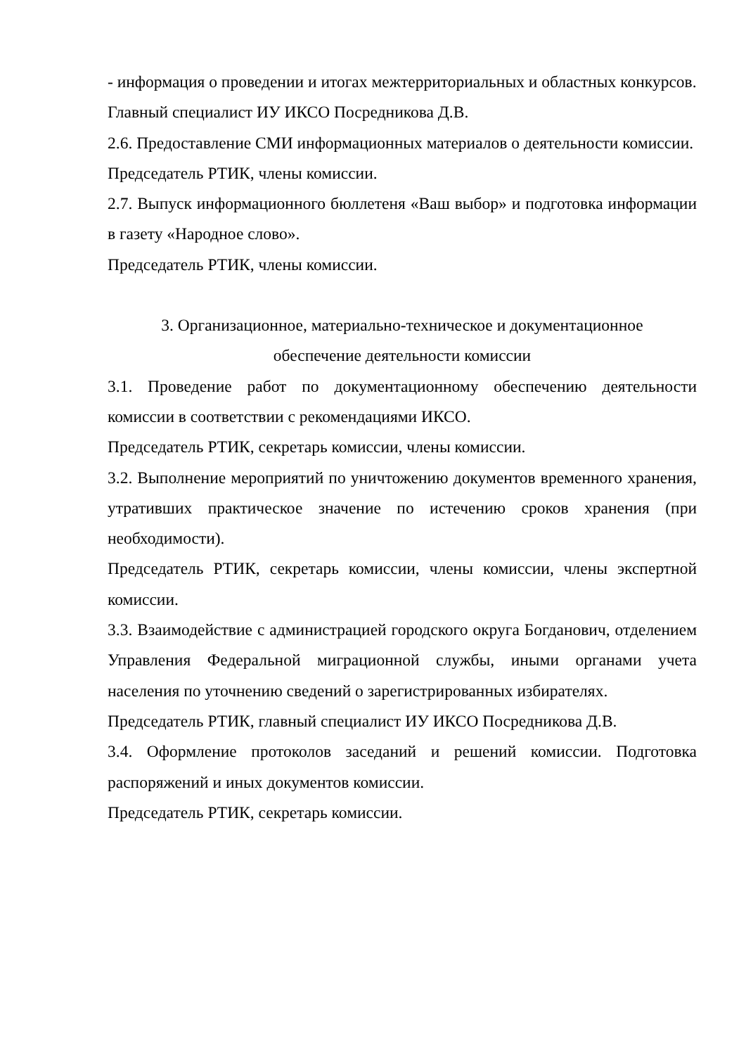- информация о проведении и итогах межтерриториальных и областных конкурсов.
Главный специалист ИУ ИКСО Посредникова Д.В.
2.6. Предоставление СМИ информационных материалов о деятельности комиссии.
Председатель РТИК, члены комиссии.
2.7. Выпуск информационного бюллетеня «Ваш выбор» и подготовка информации в газету «Народное слово».
Председатель РТИК, члены комиссии.
3. Организационное, материально-техническое и документационное
обеспечение деятельности комиссии
3.1. Проведение работ по документационному обеспечению деятельности комиссии в соответствии с рекомендациями ИКСО.
Председатель РТИК, секретарь комиссии, члены комиссии.
3.2. Выполнение мероприятий по уничтожению документов временного хранения, утративших практическое значение по истечению сроков хранения (при необходимости).
Председатель РТИК, секретарь комиссии, члены комиссии, члены экспертной комиссии.
3.3. Взаимодействие с администрацией городского округа Богданович, отделением Управления Федеральной миграционной службы, иными органами учета населения по уточнению сведений о зарегистрированных избирателях.
Председатель РТИК, главный специалист ИУ ИКСО Посредникова Д.В.
3.4. Оформление протоколов заседаний и решений комиссии. Подготовка распоряжений и иных документов комиссии.
Председатель РТИК, секретарь комиссии.